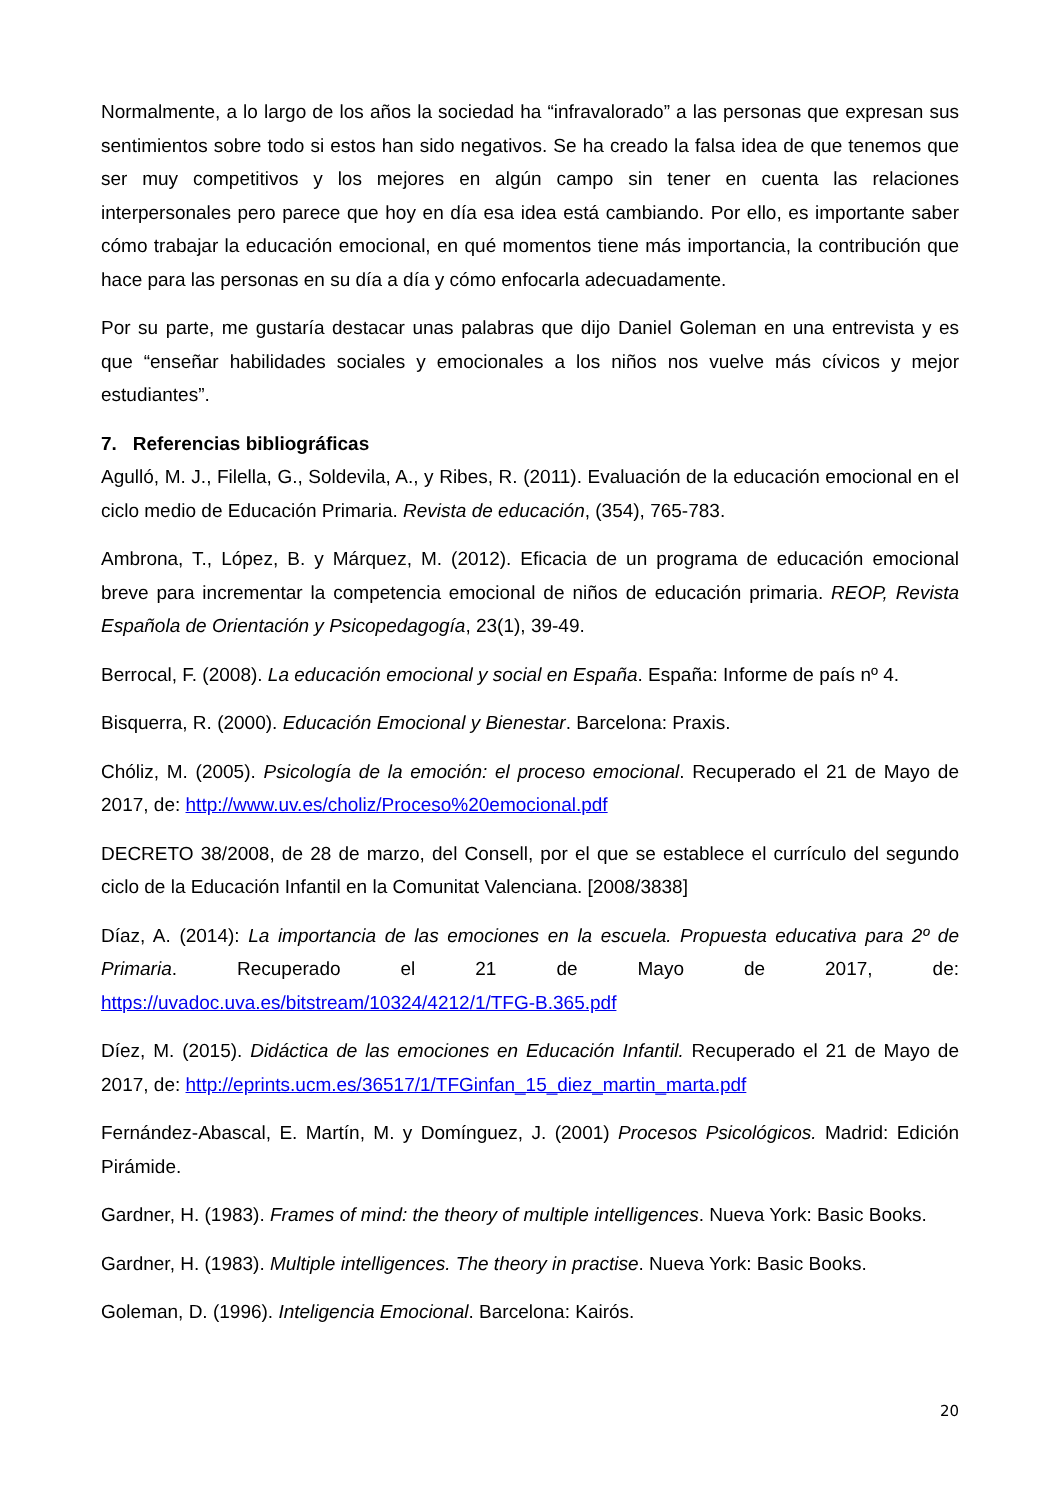Normalmente, a lo largo de los años la sociedad ha “infravalorado” a las personas que expresan sus sentimientos sobre todo si estos han sido negativos. Se ha creado la falsa idea de que tenemos que ser muy competitivos y los mejores en algún campo sin tener en cuenta las relaciones interpersonales pero parece que hoy en día esa idea está cambiando. Por ello, es importante saber cómo trabajar la educación emocional, en qué momentos tiene más importancia, la contribución que hace para las personas en su día a día y cómo enfocarla adecuadamente.
Por su parte, me gustaría destacar unas palabras que dijo Daniel Goleman en una entrevista y es que “enseñar habilidades sociales y emocionales a los niños nos vuelve más cívicos y mejor estudiantes”.
7. Referencias bibliográficas
Agulló, M. J., Filella, G., Soldevila, A., y Ribes, R. (2011). Evaluación de la educación emocional en el ciclo medio de Educación Primaria. Revista de educación, (354), 765-783.
Ambrona, T., López, B. y Márquez, M. (2012). Eficacia de un programa de educación emocional breve para incrementar la competencia emocional de niños de educación primaria. REOP, Revista Española de Orientación y Psicopedagogía, 23(1), 39-49.
Berrocal, F. (2008). La educación emocional y social en España. España: Informe de país nº 4.
Bisquerra, R. (2000). Educación Emocional y Bienestar. Barcelona: Praxis.
Chóliz, M. (2005). Psicología de la emoción: el proceso emocional. Recuperado el 21 de Mayo de 2017, de: http://www.uv.es/choliz/Proceso%20emocional.pdf
DECRETO 38/2008, de 28 de marzo, del Consell, por el que se establece el currículo del segundo ciclo de la Educación Infantil en la Comunitat Valenciana. [2008/3838]
Díaz, A. (2014): La importancia de las emociones en la escuela. Propuesta educativa para 2º de Primaria. Recuperado el 21 de Mayo de 2017, de: https://uvadoc.uva.es/bitstream/10324/4212/1/TFG-B.365.pdf
Díez, M. (2015). Didáctica de las emociones en Educación Infantil. Recuperado el 21 de Mayo de 2017, de: http://eprints.ucm.es/36517/1/TFGinfan_15_diez_martin_marta.pdf
Fernández-Abascal, E. Martín, M. y Domínguez, J. (2001) Procesos Psicológicos. Madrid: Edición Pirámide.
Gardner, H. (1983). Frames of mind: the theory of multiple intelligences. Nueva York: Basic Books.
Gardner, H. (1983). Multiple intelligences. The theory in practise. Nueva York: Basic Books.
Goleman, D. (1996). Inteligencia Emocional. Barcelona: Kairós.
20